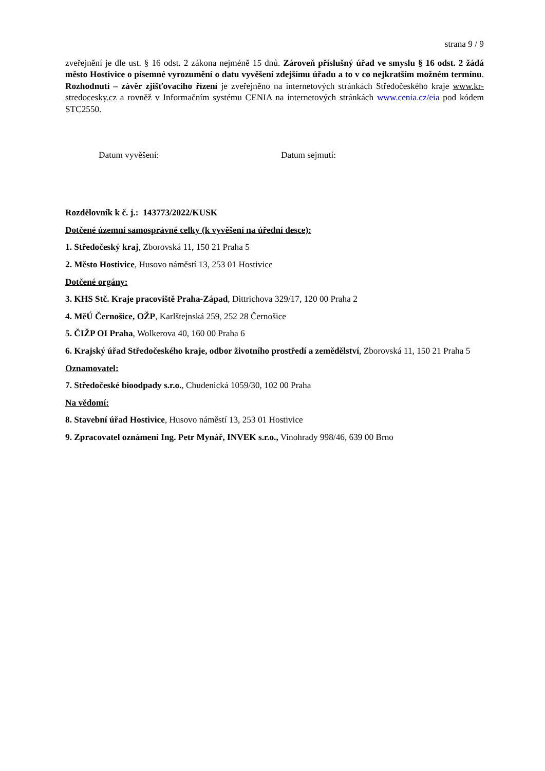strana 9 / 9
zveřejnění je dle ust. § 16 odst. 2 zákona nejméně 15 dnů. Zároveň příslušný úřad ve smyslu § 16 odst. 2 žádá město Hostivice o písemné vyrozumění o datu vyvěšení zdejšímu úřadu a to v co nejkratším možném termínu. Rozhodnutí – závěr zjišťovacího řízení je zveřejněno na internetových stránkách Středočeského kraje www.kr-stredocesky.cz a rovněž v Informačním systému CENIA na internetových stránkách www.cenia.cz/eia pod kódem STC2550.
Datum vyvěšení: Datum sejmutí:
Rozdělovník k č. j.: 143773/2022/KUSK
Dotčené územní samosprávné celky (k vyvěšení na úřední desce):
1. Středočeský kraj, Zborovská 11, 150 21 Praha 5
2. Město Hostivice, Husovo náměstí 13, 253 01 Hostivice
Dotčené orgány:
3. KHS Stč. Kraje pracoviště Praha-Západ, Dittrichova 329/17, 120 00 Praha 2
4. MěÚ Černošice, OŽP, Karlštejnská 259, 252 28 Černošice
5. ČIŽP OI Praha, Wolkerova 40, 160 00 Praha 6
6. Krajský úřad Středočeského kraje, odbor životního prostředí a zemědělství, Zborovská 11, 150 21 Praha 5
Oznamovatel:
7. Středočeské bioodpady s.r.o., Chudenická 1059/30, 102 00 Praha
Na vědomí:
8. Stavební úřad Hostivice, Husovo náměstí 13, 253 01 Hostivice
9. Zpracovatel oznámení Ing. Petr Mynář, INVEK s.r.o., Vinohrady 998/46, 639 00 Brno